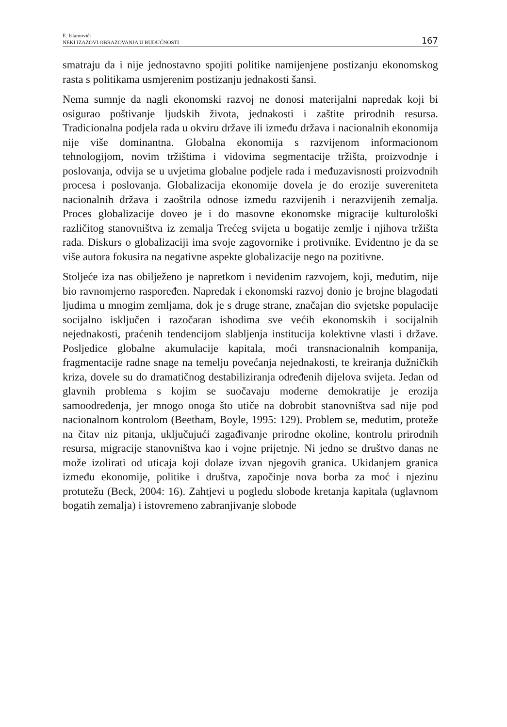E. Islamović:
NEKI IZAZOVI OBRAZOVANJA U BUDUĆNOSTI
167
smatraju da i nije jednostavno spojiti politike namijenjene postizanju ekonomskog rasta s politikama usmjerenim postizanju jednakosti šansi.
Nema sumnje da nagli ekonomski razvoj ne donosi materijalni napredak koji bi osigurao poštivanje ljudskih života, jednakosti i zaštite prirodnih resursa. Tradicionalna podjela rada u okviru države ili između država i nacionalnih ekonomija nije više dominantna. Globalna ekonomija s razvijenom informacionom tehnologijom, novim tržištima i vidovima segmentacije tržišta, proizvodnje i poslovanja, odvija se u uvjetima globalne podjele rada i međuzavisnosti proizvodnih procesa i poslovanja. Globalizacija ekonomije dovela je do erozije suvereniteta nacionalnih država i zaoštrila odnose između razvijenih i nerazvijenih zemalja. Proces globalizacije doveo je i do masovne ekonomske migracije kulturološki različitog stanovništva iz zemalja Trećeg svijeta u bogatije zemlje i njihova tržišta rada. Diskurs o globalizaciji ima svoje zagovornike i protivnike. Evidentno je da se više autora fokusira na negativne aspekte globalizacije nego na pozitivne.
Stoljeće iza nas obilježeno je napretkom i neviđenim razvojem, koji, međutim, nije bio ravnomjerno raspoređen. Napredak i ekonomski razvoj donio je brojne blagodati ljudima u mnogim zemljama, dok je s druge strane, značajan dio svjetske populacije socijalno isključen i razočaran ishodima sve većih ekonomskih i socijalnih nejednakosti, praćenih tendencijom slabljenja institucija kolektivne vlasti i države. Posljedice globalne akumulacije kapitala, moći transnacionalnih kompanija, fragmentacije radne snage na temelju povećanja nejednakosti, te kreiranja dužničkih kriza, dovele su do dramatičnog destabiliziranja određenih dijelova svijeta. Jedan od glavnih problema s kojim se suočavaju moderne demokratije je erozija samoodređenja, jer mnogo onoga što utiče na dobrobit stanovništva sad nije pod nacionalnom kontrolom (Beetham, Boyle, 1995: 129). Problem se, međutim, proteže na čitav niz pitanja, uključujući zagađivanje prirodne okoline, kontrolu prirodnih resursa, migracije stanovništva kao i vojne prijetnje. Ni jedno se društvo danas ne može izolirati od uticaja koji dolaze izvan njegovih granica. Ukidanjem granica između ekonomije, politike i društva, započinje nova borba za moć i njezinu protutežu (Beck, 2004: 16). Zahtjevi u pogledu slobode kretanja kapitala (uglavnom bogatih zemalja) i istovremeno zabranjivanje slobode